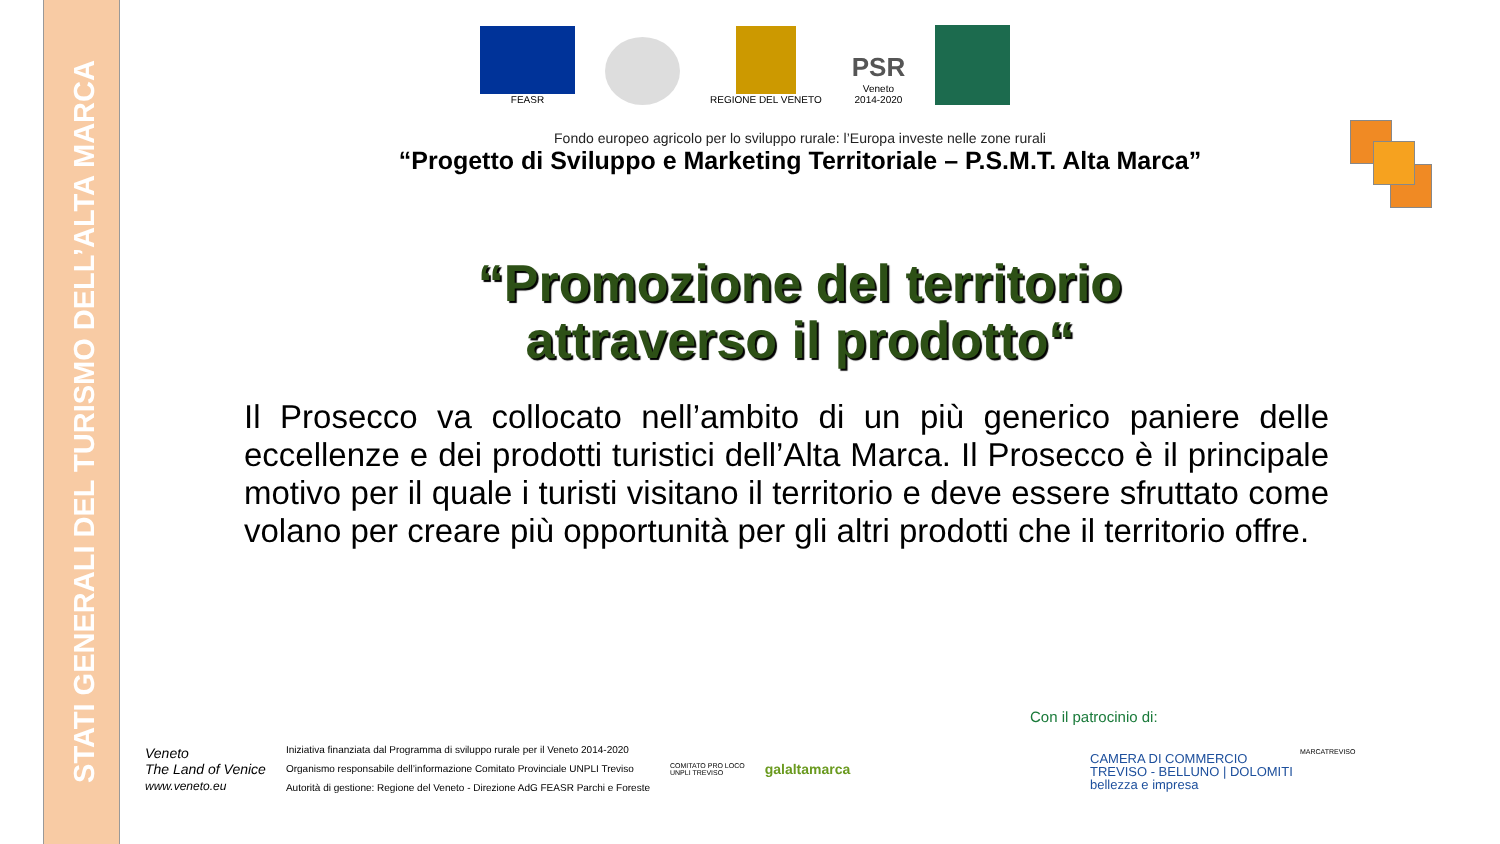STATI GENERALI DEL TURISMO DELL’ALTA MARCA
FEASR
REGIONE DEL VENETO
PSR
Veneto
2014-2020
Fondo europeo agricolo per lo sviluppo rurale: l’Europa investe nelle zone rurali
“Progetto di Sviluppo e Marketing Territoriale – P.S.M.T. Alta Marca”
“Promozione del territorio
attraverso il prodotto“
Il Prosecco va collocato nell’ambito di un più generico paniere delle eccellenze e dei prodotti turistici dell’Alta Marca. Il Prosecco è il principale motivo per il quale i turisti visitano il territorio e deve essere sfruttato come volano per creare più opportunità per gli altri prodotti che il territorio offre.
Veneto
The Land of Venice
www.veneto.eu
Iniziativa finanziata dal Programma di sviluppo rurale per il Veneto 2014-2020
Organismo responsabile dell’informazione Comitato Provinciale UNPLI Treviso
Autorità di gestione: Regione del Veneto - Direzione AdG FEASR Parchi e Foreste
COMITATO PRO LOCO
UNPLI TREVISO
galaltamarca
Con il patrocinio di:
CAMERA DI COMMERCIO
TREVISO - BELLUNO | DOLOMITI
bellezza e impresa
MARCATREVISO